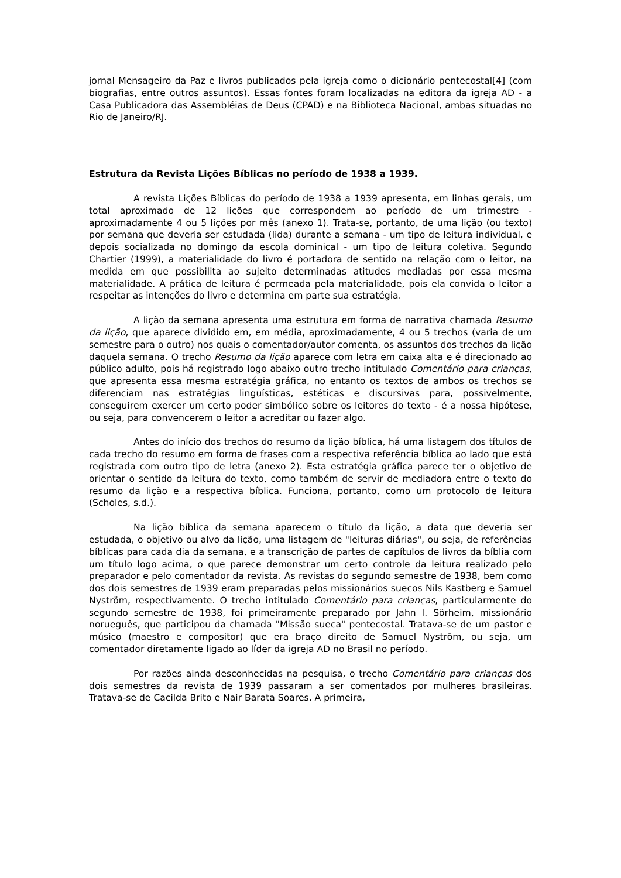jornal Mensageiro da Paz e livros publicados pela igreja como o dicionário pentecostal[4] (com biografias, entre outros assuntos). Essas fontes foram localizadas na editora da igreja AD - a Casa Publicadora das Assembléias de Deus (CPAD) e na Biblioteca Nacional, ambas situadas no Rio de Janeiro/RJ.
Estrutura da Revista Lições Bíblicas no período de 1938 a 1939.
A revista Lições Bíblicas do período de 1938 a 1939 apresenta, em linhas gerais, um total aproximado de 12 lições que correspondem ao período de um trimestre - aproximadamente 4 ou 5 lições por mês (anexo 1). Trata-se, portanto, de uma lição (ou texto) por semana que deveria ser estudada (lida) durante a semana - um tipo de leitura individual, e depois socializada no domingo da escola dominical - um tipo de leitura coletiva. Segundo Chartier (1999), a materialidade do livro é portadora de sentido na relação com o leitor, na medida em que possibilita ao sujeito determinadas atitudes mediadas por essa mesma materialidade. A prática de leitura é permeada pela materialidade, pois ela convida o leitor a respeitar as intenções do livro e determina em parte sua estratégia.
A lição da semana apresenta uma estrutura em forma de narrativa chamada Resumo da lição, que aparece dividido em, em média, aproximadamente, 4 ou 5 trechos (varia de um semestre para o outro) nos quais o comentador/autor comenta, os assuntos dos trechos da lição daquela semana. O trecho Resumo da lição aparece com letra em caixa alta e é direcionado ao público adulto, pois há registrado logo abaixo outro trecho intitulado Comentário para crianças, que apresenta essa mesma estratégia gráfica, no entanto os textos de ambos os trechos se diferenciam nas estratégias linguísticas, estéticas e discursivas para, possivelmente, conseguirem exercer um certo poder simbólico sobre os leitores do texto - é a nossa hipótese, ou seja, para convencerem o leitor a acreditar ou fazer algo.
Antes do início dos trechos do resumo da lição bíblica, há uma listagem dos títulos de cada trecho do resumo em forma de frases com a respectiva referência bíblica ao lado que está registrada com outro tipo de letra (anexo 2). Esta estratégia gráfica parece ter o objetivo de orientar o sentido da leitura do texto, como também de servir de mediadora entre o texto do resumo da lição e a respectiva bíblica. Funciona, portanto, como um protocolo de leitura (Scholes, s.d.).
Na lição bíblica da semana aparecem o título da lição, a data que deveria ser estudada, o objetivo ou alvo da lição, uma listagem de "leituras diárias", ou seja, de referências bíblicas para cada dia da semana, e a transcrição de partes de capítulos de livros da bíblia com um título logo acima, o que parece demonstrar um certo controle da leitura realizado pelo preparador e pelo comentador da revista. As revistas do segundo semestre de 1938, bem como dos dois semestres de 1939 eram preparadas pelos missionários suecos Nils Kastberg e Samuel Nyström, respectivamente. O trecho intitulado Comentário para crianças, particularmente do segundo semestre de 1938, foi primeiramente preparado por Jahn I. Sörheim, missionário norueguês, que participou da chamada "Missão sueca" pentecostal. Tratava-se de um pastor e músico (maestro e compositor) que era braço direito de Samuel Nyström, ou seja, um comentador diretamente ligado ao líder da igreja AD no Brasil no período.
Por razões ainda desconhecidas na pesquisa, o trecho Comentário para crianças dos dois semestres da revista de 1939 passaram a ser comentados por mulheres brasileiras. Tratava-se de Cacilda Brito e Nair Barata Soares. A primeira,